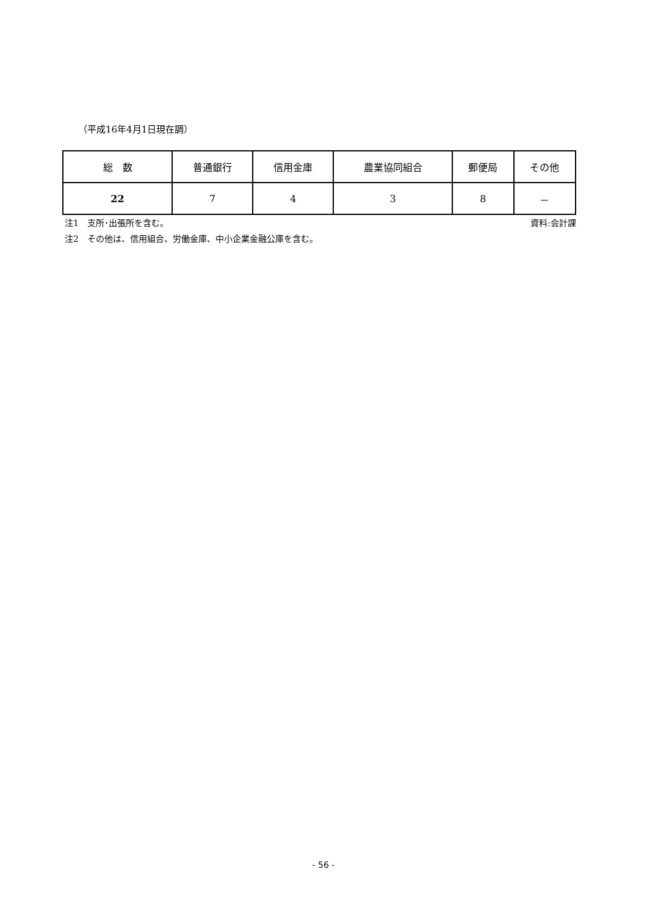（平成16年4月1日現在調）
| 総 数 | 普通銀行 | 信用金庫 | 農業協同組合 | 郵便局 | その他 |
| --- | --- | --- | --- | --- | --- |
| 22 | 7 | 4 | 3 | 8 | － |
注1　支所･出張所を含む。 資料:会計課
注2　その他は、信用組合、労働金庫、中小企業金融公庫を含む。
- 56 -